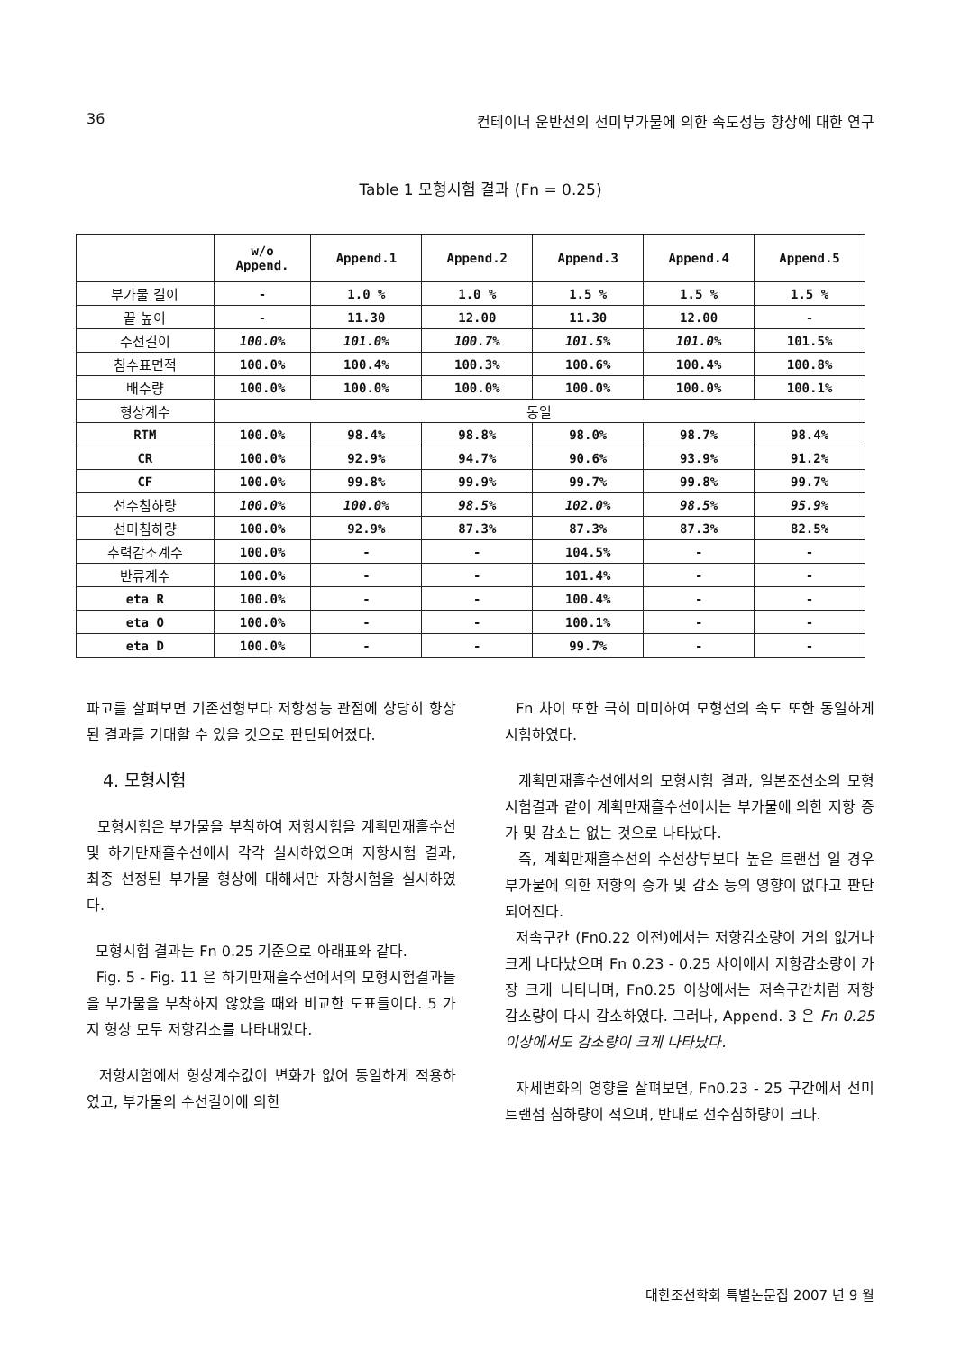36 컨테이너 운반선의 선미부가물에 의한 속도성능 향상에 대한 연구
Table 1 모형시험 결과 (Fn = 0.25)
| | w/o Append. | Append.1 | Append.2 | Append.3 | Append.4 | Append.5 |
| --- | --- | --- | --- | --- | --- | --- |
| 부가물 길이 | - | 1.0 % | 1.0 % | 1.5 % | 1.5 % | 1.5 % |
| 끝 높이 | - | 11.30 | 12.00 | 11.30 | 12.00 | - |
| 수선길이 | 100.0% | 101.0% | 100.7% | 101.5% | 101.0% | 101.5% |
| 침수표면적 | 100.0% | 100.4% | 100.3% | 100.6% | 100.4% | 100.8% |
| 배수량 | 100.0% | 100.0% | 100.0% | 100.0% | 100.0% | 100.1% |
| 형상계수 | 동일 | | | | | |
| RTM | 100.0% | 98.4% | 98.8% | 98.0% | 98.7% | 98.4% |
| CR | 100.0% | 92.9% | 94.7% | 90.6% | 93.9% | 91.2% |
| CF | 100.0% | 99.8% | 99.9% | 99.7% | 99.8% | 99.7% |
| 선수침하량 | 100.0% | 100.0% | 98.5% | 102.0% | 98.5% | 95.9% |
| 선미침하량 | 100.0% | 92.9% | 87.3% | 87.3% | 87.3% | 82.5% |
| 추력감소계수 | 100.0% | - | - | 104.5% | - | - |
| 반류계수 | 100.0% | - | - | 101.4% | - | - |
| eta R | 100.0% | - | - | 100.4% | - | - |
| eta O | 100.0% | - | - | 100.1% | - | - |
| eta D | 100.0% | - | - | 99.7% | - | - |
파고를 살펴보면 기존선형보다 저항성능 관점에 상당히 향상된 결과를 기대할 수 있을 것으로 판단되어졌다.
4. 모형시험
모형시험은 부가물을 부착하여 저항시험을 계획만재흘수선 및 하기만재흘수선에서 각각 실시하였으며 저항시험 결과, 최종 선정된 부가물 형상에 대해서만 자항시험을 실시하였다.
모형시험 결과는 Fn 0.25 기준으로 아래표와 같다.
Fig. 5 - Fig. 11 은 하기만재흘수선에서의 모형시험결과들을 부가물을 부착하지 않았을 때와 비교한 도표들이다. 5 가지 형상 모두 저항감소를 나타내었다.
저항시험에서 형상계수값이 변화가 없어 동일하게 적용하였고, 부가물의 수선길이에 의한
Fn 차이 또한 극히 미미하여 모형선의 속도 또한 동일하게 시험하였다.
계획만재흘수선에서의 모형시험 결과, 일본조선소의 모형시험결과 같이 계획만재흘수선에서는 부가물에 의한 저항 증가 및 감소는 없는 것으로 나타났다.
즉, 계획만재흘수선의 수선상부보다 높은 트랜섬 일 경우 부가물에 의한 저항의 증가 및 감소 등의 영향이 없다고 판단 되어진다.
저속구간 (Fn0.22 이전)에서는 저항감소량이 거의 없거나 크게 나타났으며 Fn 0.23 - 0.25 사이에서 저항감소량이 가장 크게 나타나며, Fn0.25 이상에서는 저속구간처럼 저항 감소량이 다시 감소하였다. 그러나, Append. 3 은 Fn 0.25 이상에서도 감소량이 크게 나타났다.
자세변화의 영향을 살펴보면, Fn0.23 - 25 구간에서 선미 트랜섬 침하량이 적으며, 반대로 선수침하량이 크다.
대한조선학회 특별논문집 2007 년 9 월